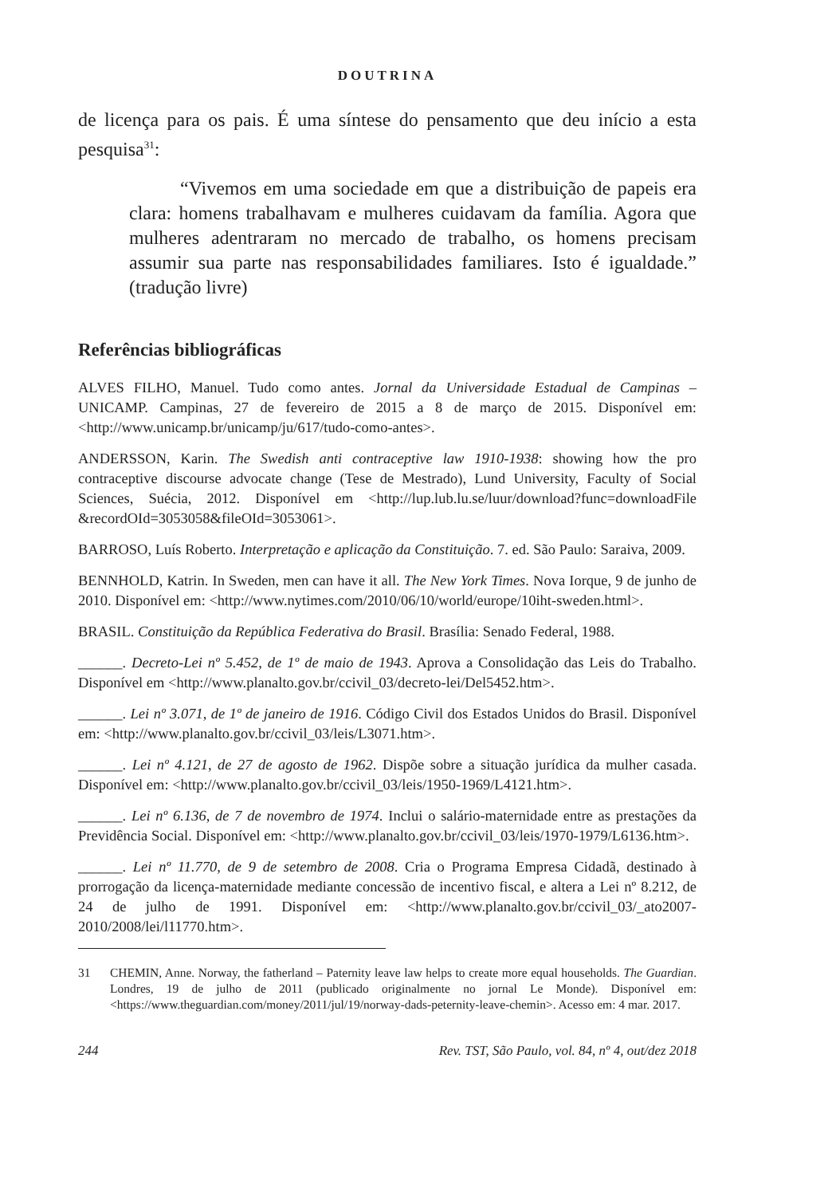DOUTRINA
de licença para os pais. É uma síntese do pensamento que deu início a esta pesquisa<sup>31</sup>:
“Vivemos em uma sociedade em que a distribuição de papeis era clara: homens trabalhavam e mulheres cuidavam da família. Agora que mulheres adentraram no mercado de trabalho, os homens precisam assumir sua parte nas responsabilidades familiares. Isto é igualdade.” (tradução livre)
Referências bibliográficas
ALVES FILHO, Manuel. Tudo como antes. Jornal da Universidade Estadual de Campinas – UNICAMP. Campinas, 27 de fevereiro de 2015 a 8 de março de 2015. Disponível em: <http://www.unicamp.br/unicamp/ju/617/tudo-como-antes>.
ANDERSSON, Karin. The Swedish anti contraceptive law 1910-1938: showing how the pro contraceptive discourse advocate change (Tese de Mestrado), Lund University, Faculty of Social Sciences, Suécia, 2012. Disponível em <http://lup.lub.lu.se/luur/download?func=downloadFile &recordOId=3053058&fileOId=3053061>.
BARROSO, Luís Roberto. Interpretação e aplicação da Constituição. 7. ed. São Paulo: Saraiva, 2009.
BENNHOLD, Katrin. In Sweden, men can have it all. The New York Times. Nova Iorque, 9 de junho de 2010. Disponível em: <http://www.nytimes.com/2010/06/10/world/europe/10iht-sweden.html>.
BRASIL. Constituição da República Federativa do Brasil. Brasília: Senado Federal, 1988.
______. Decreto-Lei nº 5.452, de 1º de maio de 1943. Aprova a Consolidação das Leis do Trabalho. Disponível em <http://www.planalto.gov.br/ccivil_03/decreto-lei/Del5452.htm>.
______. Lei nº 3.071, de 1º de janeiro de 1916. Código Civil dos Estados Unidos do Brasil. Disponível em: <http://www.planalto.gov.br/ccivil_03/leis/L3071.htm>.
______. Lei nº 4.121, de 27 de agosto de 1962. Dispõe sobre a situação jurídica da mulher casada. Disponível em: <http://www.planalto.gov.br/ccivil_03/leis/1950-1969/L4121.htm>.
______. Lei nº 6.136, de 7 de novembro de 1974. Inclui o salário-maternidade entre as prestações da Previdência Social. Disponível em: <http://www.planalto.gov.br/ccivil_03/leis/1970-1979/L6136.htm>.
______. Lei nº 11.770, de 9 de setembro de 2008. Cria o Programa Empresa Cidadã, destinado à prorrogação da licença-maternidade mediante concessão de incentivo fiscal, e altera a Lei nº 8.212, de 24 de julho de 1991. Disponível em: <http://www.planalto.gov.br/ccivil_03/_ato2007-2010/2008/lei/l11770.htm>.
31 CHEMIN, Anne. Norway, the fatherland – Paternity leave law helps to create more equal households. The Guardian. Londres, 19 de julho de 2011 (publicado originalmente no jornal Le Monde). Disponível em: <https://www.theguardian.com/money/2011/jul/19/norway-dads-peternity-leave-chemin>. Acesso em: 4 mar. 2017.
244 Rev. TST, São Paulo, vol. 84, nº 4, out/dez 2018